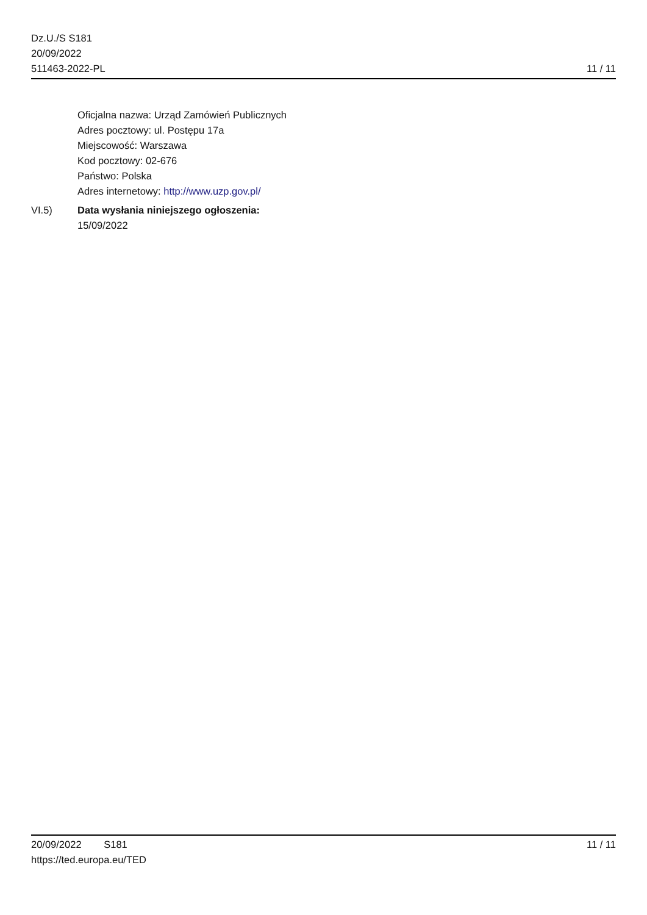Dz.U./S S181
20/09/2022
511463-2022-PL
11 / 11
Oficjalna nazwa: Urząd Zamówień Publicznych
Adres pocztowy: ul. Postępu 17a
Miejscowość: Warszawa
Kod pocztowy: 02-676
Państwo: Polska
Adres internetowy: http://www.uzp.gov.pl/
VI.5) Data wysłania niniejszego ogłoszenia:
15/09/2022
20/09/2022 S181 11 / 11
https://ted.europa.eu/TED